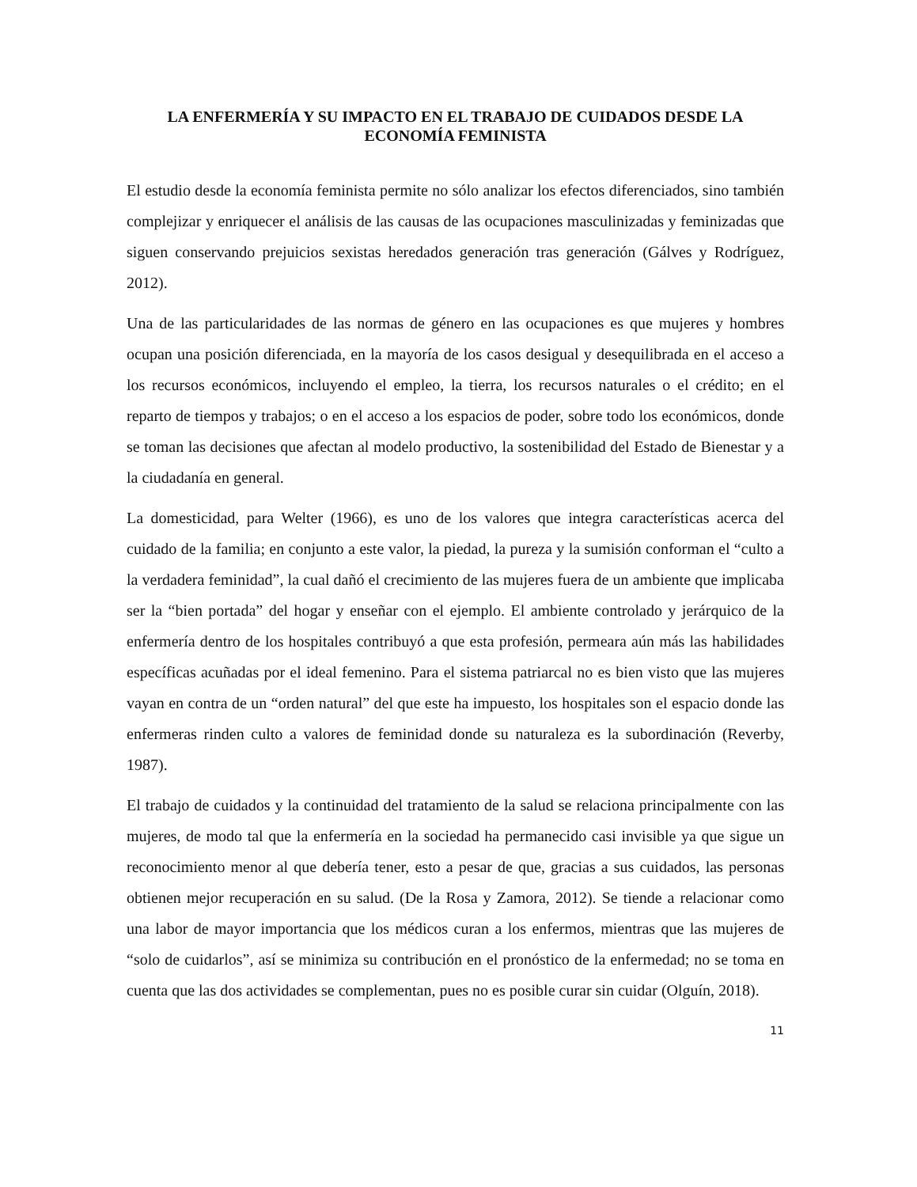LA ENFERMERÍA Y SU IMPACTO EN EL TRABAJO DE CUIDADOS DESDE LA ECONOMÍA FEMINISTA
El estudio desde la economía feminista permite no sólo analizar los efectos diferenciados, sino también complejizar y enriquecer el análisis de las causas de las ocupaciones masculinizadas y feminizadas que siguen conservando prejuicios sexistas heredados generación tras generación (Gálves y Rodríguez, 2012).
Una de las particularidades de las normas de género en las ocupaciones es que mujeres y hombres ocupan una posición diferenciada, en la mayoría de los casos desigual y desequilibrada en el acceso a los recursos económicos, incluyendo el empleo, la tierra, los recursos naturales o el crédito; en el reparto de tiempos y trabajos; o en el acceso a los espacios de poder, sobre todo los económicos, donde se toman las decisiones que afectan al modelo productivo, la sostenibilidad del Estado de Bienestar y a la ciudadanía en general.
La domesticidad, para Welter (1966), es uno de los valores que integra características acerca del cuidado de la familia; en conjunto a este valor, la piedad, la pureza y la sumisión conforman el “culto a la verdadera feminidad”, la cual dañó el crecimiento de las mujeres fuera de un ambiente que implicaba ser la “bien portada” del hogar y enseñar con el ejemplo. El ambiente controlado y jerárquico de la enfermería dentro de los hospitales contribuyó a que esta profesión, permeara aún más las habilidades específicas acuñadas por el ideal femenino. Para el sistema patriarcal no es bien visto que las mujeres vayan en contra de un “orden natural” del que este ha impuesto, los hospitales son el espacio donde las enfermeras rinden culto a valores de feminidad donde su naturaleza es la subordinación (Reverby, 1987).
El trabajo de cuidados y la continuidad del tratamiento de la salud se relaciona principalmente con las mujeres, de modo tal que la enfermería en la sociedad ha permanecido casi invisible ya que sigue un reconocimiento menor al que debería tener, esto a pesar de que, gracias a sus cuidados, las personas obtienen mejor recuperación en su salud. (De la Rosa y Zamora, 2012). Se tiende a relacionar como una labor de mayor importancia que los médicos curan a los enfermos, mientras que las mujeres de “solo de cuidarlos”, así se minimiza su contribución en el pronóstico de la enfermedad; no se toma en cuenta que las dos actividades se complementan, pues no es posible curar sin cuidar (Olguín, 2018).
11